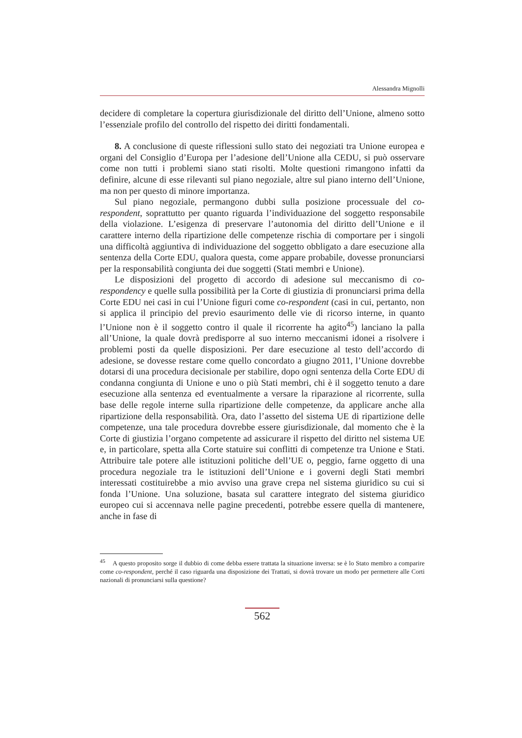Alessandra Mignolli
decidere di completare la copertura giurisdizionale del diritto dell’Unione, almeno sotto l’essenziale profilo del controllo del rispetto dei diritti fondamentali.
8. A conclusione di queste riflessioni sullo stato dei negoziati tra Unione europea e organi del Consiglio d’Europa per l’adesione dell’Unione alla CEDU, si può osservare come non tutti i problemi siano stati risolti. Molte questioni rimangono infatti da definire, alcune di esse rilevanti sul piano negoziale, altre sul piano interno dell’Unione, ma non per questo di minore importanza.
Sul piano negoziale, permangono dubbi sulla posizione processuale del co-respondent, soprattutto per quanto riguarda l’individuazione del soggetto responsabile della violazione. L’esigenza di preservare l’autonomia del diritto dell’Unione e il carattere interno della ripartizione delle competenze rischia di comportare per i singoli una difficoltà aggiuntiva di individuazione del soggetto obbligato a dare esecuzione alla sentenza della Corte EDU, qualora questa, come appare probabile, dovesse pronunciarsi per la responsabilità congiunta dei due soggetti (Stati membri e Unione).
Le disposizioni del progetto di accordo di adesione sul meccanismo di co-respondency e quelle sulla possibilità per la Corte di giustizia di pronunciarsi prima della Corte EDU nei casi in cui l’Unione figuri come co-respondent (casi in cui, pertanto, non si applica il principio del previo esaurimento delle vie di ricorso interne, in quanto l’Unione non è il soggetto contro il quale il ricorrente ha agito<sup>45</sup>) lanciano la palla all’Unione, la quale dovrà predisporre al suo interno meccanismi idonei a risolvere i problemi posti da quelle disposizioni. Per dare esecuzione al testo dell’accordo di adesione, se dovesse restare come quello concordato a giugno 2011, l’Unione dovrebbe dotarsi di una procedura decisionale per stabilire, dopo ogni sentenza della Corte EDU di condanna congiunta di Unione e uno o più Stati membri, chi è il soggetto tenuto a dare esecuzione alla sentenza ed eventualmente a versare la riparazione al ricorrente, sulla base delle regole interne sulla ripartizione delle competenze, da applicare anche alla ripartizione della responsabilità. Ora, dato l’assetto del sistema UE di ripartizione delle competenze, una tale procedura dovrebbe essere giurisdizionale, dal momento che è la Corte di giustizia l’organo competente ad assicurare il rispetto del diritto nel sistema UE e, in particolare, spetta alla Corte statuire sui conflitti di competenze tra Unione e Stati. Attribuire tale potere alle istituzioni politiche dell’UE o, peggio, farne oggetto di una procedura negoziale tra le istituzioni dell’Unione e i governi degli Stati membri interessati costituirebbe a mio avviso una grave crepa nel sistema giuridico su cui si fonda l’Unione. Una soluzione, basata sul carattere integrato del sistema giuridico europeo cui si accennava nelle pagine precedenti, potrebbe essere quella di mantenere, anche in fase di
<sup>45</sup> A questo proposito sorge il dubbio di come debba essere trattata la situazione inversa: se è lo Stato membro a comparire come co-respondent, perché il caso riguarda una disposizione dei Trattati, si dovrà trovare un modo per permettere alle Corti nazionali di pronunciarsi sulla questione?
562